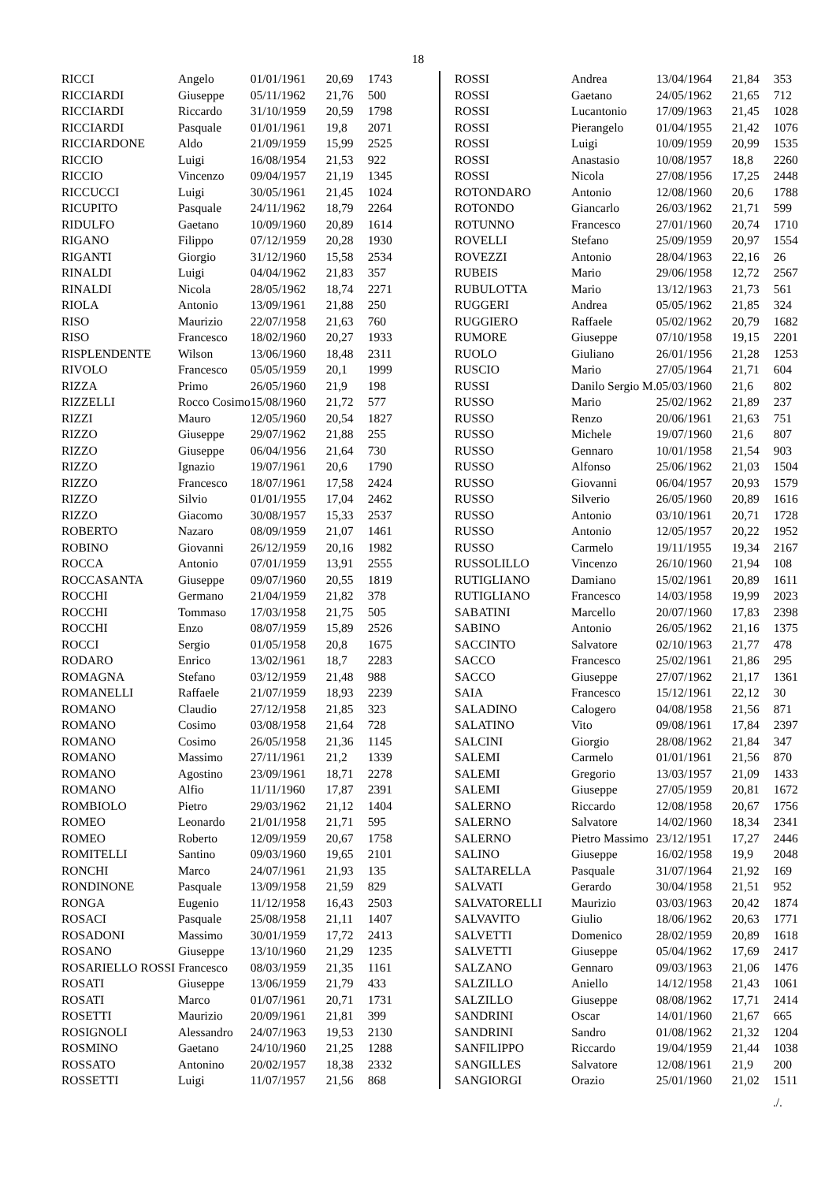18
| RICCI | Angelo | 01/01/1961 | 20,69 | 1743 |
| RICCIARDI | Giuseppe | 05/11/1962 | 21,76 | 500 |
| RICCIARDI | Riccardo | 31/10/1959 | 20,59 | 1798 |
| RICCIARDI | Pasquale | 01/01/1961 | 19,8 | 2071 |
| RICCIARDONE | Aldo | 21/09/1959 | 15,99 | 2525 |
| RICCIO | Luigi | 16/08/1954 | 21,53 | 922 |
| RICCIO | Vincenzo | 09/04/1957 | 21,19 | 1345 |
| RICCUCCI | Luigi | 30/05/1961 | 21,45 | 1024 |
| RICUPITO | Pasquale | 24/11/1962 | 18,79 | 2264 |
| RIDULFO | Gaetano | 10/09/1960 | 20,89 | 1614 |
| RIGANO | Filippo | 07/12/1959 | 20,28 | 1930 |
| RIGANTI | Giorgio | 31/12/1960 | 15,58 | 2534 |
| RINALDI | Luigi | 04/04/1962 | 21,83 | 357 |
| RINALDI | Nicola | 28/05/1962 | 18,74 | 2271 |
| RIOLA | Antonio | 13/09/1961 | 21,88 | 250 |
| RISO | Maurizio | 22/07/1958 | 21,63 | 760 |
| RISO | Francesco | 18/02/1960 | 20,27 | 1933 |
| RISPLENDENTE | Wilson | 13/06/1960 | 18,48 | 2311 |
| RIVOLO | Francesco | 05/05/1959 | 20,1 | 1999 |
| RIZZA | Primo | 26/05/1960 | 21,9 | 198 |
| RIZZELLI | Rocco Cosimo | 15/08/1960 | 21,72 | 577 |
| RIZZI | Mauro | 12/05/1960 | 20,54 | 1827 |
| RIZZO | Giuseppe | 29/07/1962 | 21,88 | 255 |
| RIZZO | Giuseppe | 06/04/1956 | 21,64 | 730 |
| RIZZO | Ignazio | 19/07/1961 | 20,6 | 1790 |
| RIZZO | Francesco | 18/07/1961 | 17,58 | 2424 |
| RIZZO | Silvio | 01/01/1955 | 17,04 | 2462 |
| RIZZO | Giacomo | 30/08/1957 | 15,33 | 2537 |
| ROBERTO | Nazaro | 08/09/1959 | 21,07 | 1461 |
| ROBINO | Giovanni | 26/12/1959 | 20,16 | 1982 |
| ROCCA | Antonio | 07/01/1959 | 13,91 | 2555 |
| ROCCASANTA | Giuseppe | 09/07/1960 | 20,55 | 1819 |
| ROCCHI | Germano | 21/04/1959 | 21,82 | 378 |
| ROCCHI | Tommaso | 17/03/1958 | 21,75 | 505 |
| ROCCHI | Enzo | 08/07/1959 | 15,89 | 2526 |
| ROCCI | Sergio | 01/05/1958 | 20,8 | 1675 |
| RODARO | Enrico | 13/02/1961 | 18,7 | 2283 |
| ROMAGNA | Stefano | 03/12/1959 | 21,48 | 988 |
| ROMANELLI | Raffaele | 21/07/1959 | 18,93 | 2239 |
| ROMANO | Claudio | 27/12/1958 | 21,85 | 323 |
| ROMANO | Cosimo | 03/08/1958 | 21,64 | 728 |
| ROMANO | Cosimo | 26/05/1958 | 21,36 | 1145 |
| ROMANO | Massimo | 27/11/1961 | 21,2 | 1339 |
| ROMANO | Agostino | 23/09/1961 | 18,71 | 2278 |
| ROMANO | Alfio | 11/11/1960 | 17,87 | 2391 |
| ROMBIOLO | Pietro | 29/03/1962 | 21,12 | 1404 |
| ROMEO | Leonardo | 21/01/1958 | 21,71 | 595 |
| ROMEO | Roberto | 12/09/1959 | 20,67 | 1758 |
| ROMITELLI | Santino | 09/03/1960 | 19,65 | 2101 |
| RONCHI | Marco | 24/07/1961 | 21,93 | 135 |
| RONDINONE | Pasquale | 13/09/1958 | 21,59 | 829 |
| RONGA | Eugenio | 11/12/1958 | 16,43 | 2503 |
| ROSACI | Pasquale | 25/08/1958 | 21,11 | 1407 |
| ROSADONI | Massimo | 30/01/1959 | 17,72 | 2413 |
| ROSANO | Giuseppe | 13/10/1960 | 21,29 | 1235 |
| ROSARIELLO ROSSI Francesco | | 08/03/1959 | 21,35 | 1161 |
| ROSATI | Giuseppe | 13/06/1959 | 21,79 | 433 |
| ROSATI | Marco | 01/07/1961 | 20,71 | 1731 |
| ROSETTI | Maurizio | 20/09/1961 | 21,81 | 399 |
| ROSIGNOLI | Alessandro | 24/07/1963 | 19,53 | 2130 |
| ROSMINO | Gaetano | 24/10/1960 | 21,25 | 1288 |
| ROSSATO | Antonino | 20/02/1957 | 18,38 | 2332 |
| ROSSETTI | Luigi | 11/07/1957 | 21,56 | 868 |
| ROSSI | Andrea | 13/04/1964 | 21,84 | 353 |
| ROSSI | Gaetano | 24/05/1962 | 21,65 | 712 |
| ROSSI | Lucantonio | 17/09/1963 | 21,45 | 1028 |
| ROSSI | Pierangelo | 01/04/1955 | 21,42 | 1076 |
| ROSSI | Luigi | 10/09/1959 | 20,99 | 1535 |
| ROSSI | Anastasio | 10/08/1957 | 18,8 | 2260 |
| ROSSI | Nicola | 27/08/1956 | 17,25 | 2448 |
| ROTONDARO | Antonio | 12/08/1960 | 20,6 | 1788 |
| ROTONDO | Giancarlo | 26/03/1962 | 21,71 | 599 |
| ROTUNNO | Francesco | 27/01/1960 | 20,74 | 1710 |
| ROVELLI | Stefano | 25/09/1959 | 20,97 | 1554 |
| ROVEZZI | Antonio | 28/04/1963 | 22,16 | 26 |
| RUBEIS | Mario | 29/06/1958 | 12,72 | 2567 |
| RUBULOTTA | Mario | 13/12/1963 | 21,73 | 561 |
| RUGGERI | Andrea | 05/05/1962 | 21,85 | 324 |
| RUGGIERO | Raffaele | 05/02/1962 | 20,79 | 1682 |
| RUMORE | Giuseppe | 07/10/1958 | 19,15 | 2201 |
| RUOLO | Giuliano | 26/01/1956 | 21,28 | 1253 |
| RUSCIO | Mario | 27/05/1964 | 21,71 | 604 |
| RUSSI | Danilo Sergio M. | 05/03/1960 | 21,6 | 802 |
| RUSSO | Mario | 25/02/1962 | 21,89 | 237 |
| RUSSO | Renzo | 20/06/1961 | 21,63 | 751 |
| RUSSO | Michele | 19/07/1960 | 21,6 | 807 |
| RUSSO | Gennaro | 10/01/1958 | 21,54 | 903 |
| RUSSO | Alfonso | 25/06/1962 | 21,03 | 1504 |
| RUSSO | Giovanni | 06/04/1957 | 20,93 | 1579 |
| RUSSO | Silverio | 26/05/1960 | 20,89 | 1616 |
| RUSSO | Antonio | 03/10/1961 | 20,71 | 1728 |
| RUSSO | Antonio | 12/05/1957 | 20,22 | 1952 |
| RUSSO | Carmelo | 19/11/1955 | 19,34 | 2167 |
| RUSSOLILLO | Vincenzo | 26/10/1960 | 21,94 | 108 |
| RUTIGLIANO | Damiano | 15/02/1961 | 20,89 | 1611 |
| RUTIGLIANO | Francesco | 14/03/1958 | 19,99 | 2023 |
| SABATINI | Marcello | 20/07/1960 | 17,83 | 2398 |
| SABINO | Antonio | 26/05/1962 | 21,16 | 1375 |
| SACCINTO | Salvatore | 02/10/1963 | 21,77 | 478 |
| SACCO | Francesco | 25/02/1961 | 21,86 | 295 |
| SACCO | Giuseppe | 27/07/1962 | 21,17 | 1361 |
| SAIA | Francesco | 15/12/1961 | 22,12 | 30 |
| SALADINO | Calogero | 04/08/1958 | 21,56 | 871 |
| SALATINO | Vito | 09/08/1961 | 17,84 | 2397 |
| SALCINI | Giorgio | 28/08/1962 | 21,84 | 347 |
| SALEMI | Carmelo | 01/01/1961 | 21,56 | 870 |
| SALEMI | Gregorio | 13/03/1957 | 21,09 | 1433 |
| SALEMI | Giuseppe | 27/05/1959 | 20,81 | 1672 |
| SALERNO | Riccardo | 12/08/1958 | 20,67 | 1756 |
| SALERNO | Salvatore | 14/02/1960 | 18,34 | 2341 |
| SALERNO | Pietro Massimo | 23/12/1951 | 17,27 | 2446 |
| SALINO | Giuseppe | 16/02/1958 | 19,9 | 2048 |
| SALTARELLA | Pasquale | 31/07/1964 | 21,92 | 169 |
| SALVATI | Gerardo | 30/04/1958 | 21,51 | 952 |
| SALVATORELLI | Maurizio | 03/03/1963 | 20,42 | 1874 |
| SALVAVITO | Giulio | 18/06/1962 | 20,63 | 1771 |
| SALVETTI | Domenico | 28/02/1959 | 20,89 | 1618 |
| SALVETTI | Giuseppe | 05/04/1962 | 17,69 | 2417 |
| SALZANO | Gennaro | 09/03/1963 | 21,06 | 1476 |
| SALZILLO | Aniello | 14/12/1958 | 21,43 | 1061 |
| SALZILLO | Giuseppe | 08/08/1962 | 17,71 | 2414 |
| SANDRINI | Oscar | 14/01/1960 | 21,67 | 665 |
| SANDRINI | Sandro | 01/08/1962 | 21,32 | 1204 |
| SANFILIPPO | Riccardo | 19/04/1959 | 21,44 | 1038 |
| SANGILLES | Salvatore | 12/08/1961 | 21,9 | 200 |
| SANGIORGI | Orazio | 25/01/1960 | 21,02 | 1511 |
./.